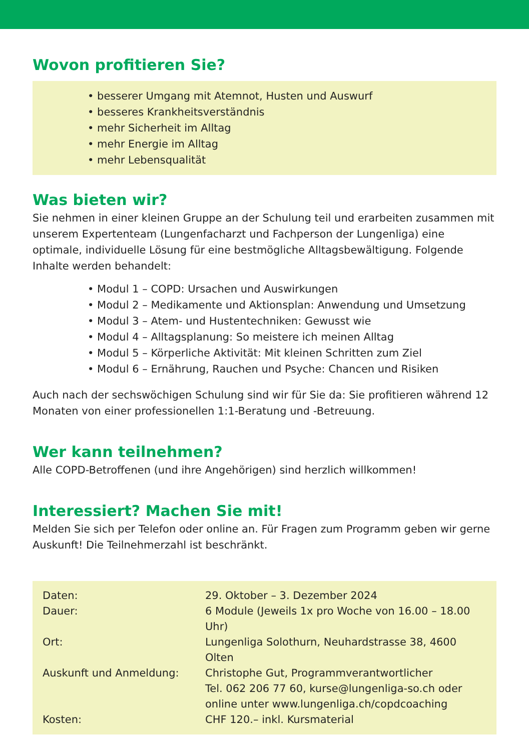Wovon profitieren Sie?
• besserer Umgang mit Atemnot, Husten und Auswurf
• besseres Krankheitsverständnis
• mehr Sicherheit im Alltag
• mehr Energie im Alltag
• mehr Lebensqualität
Was bieten wir?
Sie nehmen in einer kleinen Gruppe an der Schulung teil und erarbeiten zusammen mit unserem Expertenteam (Lungenfacharzt und Fachperson der Lungenliga) eine optimale, individuelle Lösung für eine bestmögliche Alltagsbewältigung. Folgende Inhalte werden behandelt:
• Modul 1 – COPD: Ursachen und Auswirkungen
• Modul 2 – Medikamente und Aktionsplan: Anwendung und Umsetzung
• Modul 3 – Atem- und Hustentechniken: Gewusst wie
• Modul 4 – Alltagsplanung: So meistere ich meinen Alltag
• Modul 5 – Körperliche Aktivität: Mit kleinen Schritten zum Ziel
• Modul 6 – Ernährung, Rauchen und Psyche: Chancen und Risiken
Auch nach der sechswöchigen Schulung sind wir für Sie da: Sie profitieren während 12 Monaten von einer professionellen 1:1-Beratung und -Betreuung.
Wer kann teilnehmen?
Alle COPD-Betroffenen (und ihre Angehörigen) sind herzlich willkommen!
Interessiert? Machen Sie mit!
Melden Sie sich per Telefon oder online an. Für Fragen zum Programm geben wir gerne Auskunft! Die Teilnehmerzahl ist beschränkt.
| Daten: | 29. Oktober – 3. Dezember 2024 |
| Dauer: | 6 Module (Jeweils 1x pro Woche von 16.00 – 18.00 Uhr) |
| Ort: | Lungenliga Solothurn, Neuhardstrasse 38, 4600 Olten |
| Auskunft und Anmeldung: | Christophe Gut, Programmverantwortlicher Tel. 062 206 77 60, kurse@lungenliga-so.ch oder online unter www.lungenliga.ch/copdcoaching |
| Kosten: | CHF 120.– inkl. Kursmaterial |